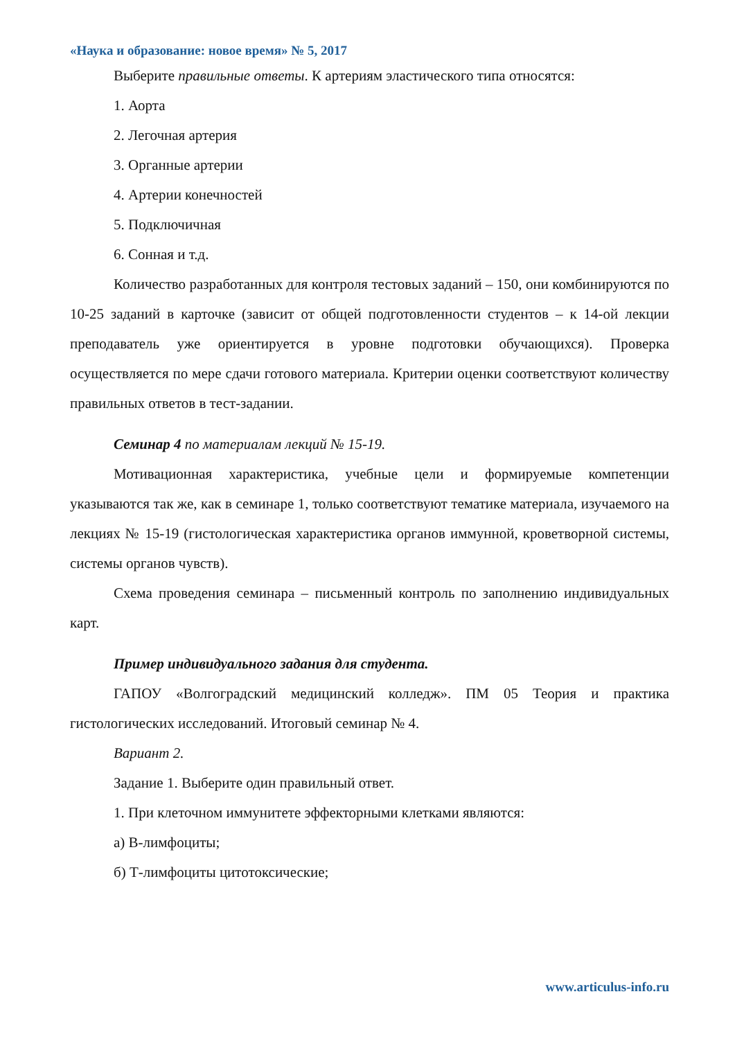«Наука и образование: новое время» № 5, 2017
Выберите правильные ответы. К артериям эластического типа относятся:
1. Аорта
2. Легочная артерия
3. Органные артерии
4. Артерии конечностей
5. Подключичная
6. Сонная и т.д.
Количество разработанных для контроля тестовых заданий – 150, они комбинируются по 10-25 заданий в карточке (зависит от общей подготовленности студентов – к 14-ой лекции преподаватель уже ориентируется в уровне подготовки обучающихся). Проверка осуществляется по мере сдачи готового материала. Критерии оценки соответствуют количеству правильных ответов в тест-задании.
Семинар 4 по материалам лекций № 15-19.
Мотивационная характеристика, учебные цели и формируемые компетенции указываются так же, как в семинаре 1, только соответствуют тематике материала, изучаемого на лекциях № 15-19 (гистологическая характеристика органов иммунной, кроветворной системы, системы органов чувств).
Схема проведения семинара – письменный контроль по заполнению индивидуальных карт.
Пример индивидуального задания для студента.
ГАПОУ «Волгоградский медицинский колледж». ПМ 05 Теория и практика гистологических исследований. Итоговый семинар № 4.
Вариант 2.
Задание 1. Выберите один правильный ответ.
1. При клеточном иммунитете эффекторными клетками являются:
а) В-лимфоциты;
б) Т-лимфоциты цитотоксические;
www.articulus-info.ru